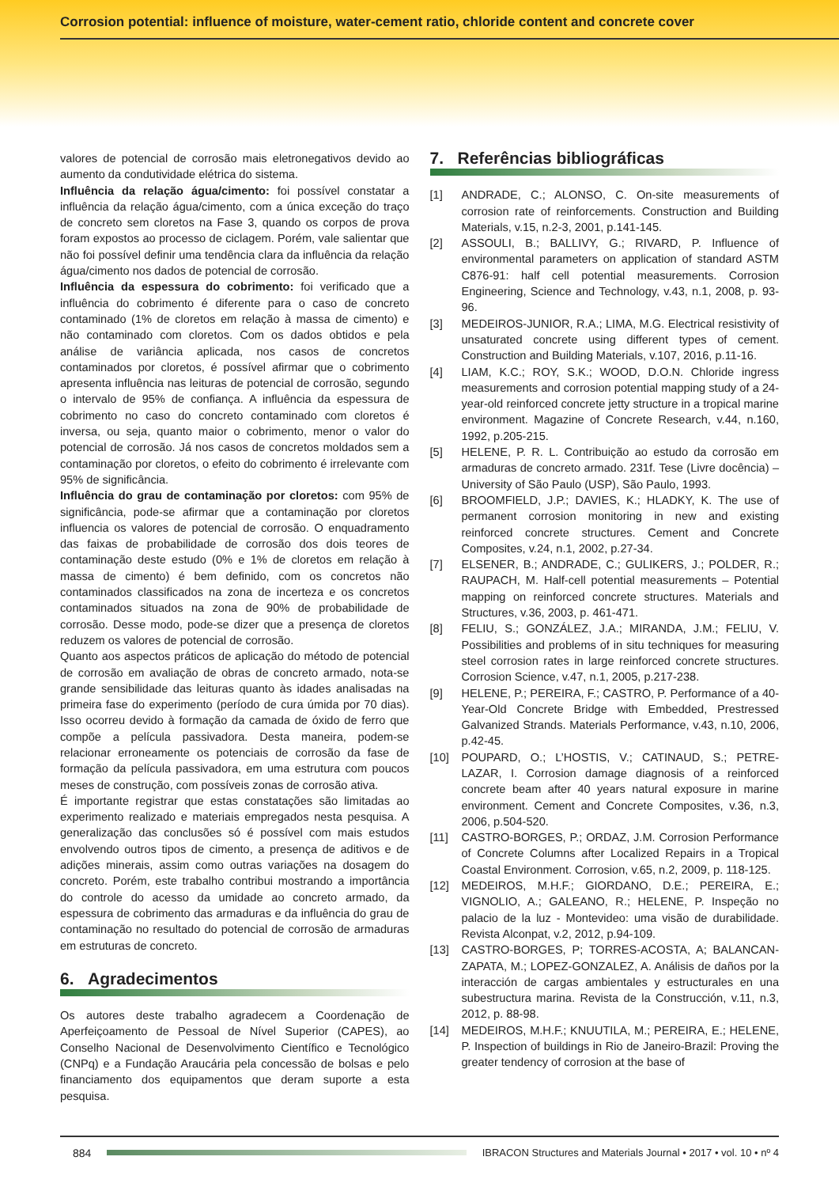Corrosion potential: influence of moisture, water-cement ratio, chloride content and concrete cover
valores de potencial de corrosão mais eletronegativos devido ao aumento da condutividade elétrica do sistema.
Influência da relação água/cimento: foi possível constatar a influência da relação água/cimento, com a única exceção do traço de concreto sem cloretos na Fase 3, quando os corpos de prova foram expostos ao processo de ciclagem. Porém, vale salientar que não foi possível definir uma tendência clara da influência da relação água/cimento nos dados de potencial de corrosão.
Influência da espessura do cobrimento: foi verificado que a influência do cobrimento é diferente para o caso de concreto contaminado (1% de cloretos em relação à massa de cimento) e não contaminado com cloretos. Com os dados obtidos e pela análise de variância aplicada, nos casos de concretos contaminados por cloretos, é possível afirmar que o cobrimento apresenta influência nas leituras de potencial de corrosão, segundo o intervalo de 95% de confiança. A influência da espessura de cobrimento no caso do concreto contaminado com cloretos é inversa, ou seja, quanto maior o cobrimento, menor o valor do potencial de corrosão. Já nos casos de concretos moldados sem a contaminação por cloretos, o efeito do cobrimento é irrelevante com 95% de significância.
Influência do grau de contaminação por cloretos: com 95% de significância, pode-se afirmar que a contaminação por cloretos influencia os valores de potencial de corrosão. O enquadramento das faixas de probabilidade de corrosão dos dois teores de contaminação deste estudo (0% e 1% de cloretos em relação à massa de cimento) é bem definido, com os concretos não contaminados classificados na zona de incerteza e os concretos contaminados situados na zona de 90% de probabilidade de corrosão. Desse modo, pode-se dizer que a presença de cloretos reduzem os valores de potencial de corrosão.
Quanto aos aspectos práticos de aplicação do método de potencial de corrosão em avaliação de obras de concreto armado, nota-se grande sensibilidade das leituras quanto às idades analisadas na primeira fase do experimento (período de cura úmida por 70 dias). Isso ocorreu devido à formação da camada de óxido de ferro que compõe a película passivadora. Desta maneira, podem-se relacionar erroneamente os potenciais de corrosão da fase de formação da película passivadora, em uma estrutura com poucos meses de construção, com possíveis zonas de corrosão ativa.
É importante registrar que estas constatações são limitadas ao experimento realizado e materiais empregados nesta pesquisa. A generalização das conclusões só é possível com mais estudos envolvendo outros tipos de cimento, a presença de aditivos e de adições minerais, assim como outras variações na dosagem do concreto. Porém, este trabalho contribui mostrando a importância do controle do acesso da umidade ao concreto armado, da espessura de cobrimento das armaduras e da influência do grau de contaminação no resultado do potencial de corrosão de armaduras em estruturas de concreto.
6. Agradecimentos
Os autores deste trabalho agradecem a Coordenação de Aperfeiçoamento de Pessoal de Nível Superior (CAPES), ao Conselho Nacional de Desenvolvimento Científico e Tecnológico (CNPq) e a Fundação Araucária pela concessão de bolsas e pelo financiamento dos equipamentos que deram suporte a esta pesquisa.
7. Referências bibliográficas
[1] ANDRADE, C.; ALONSO, C. On-site measurements of corrosion rate of reinforcements. Construction and Building Materials, v.15, n.2-3, 2001, p.141-145.
[2] ASSOULI, B.; BALLIVY, G.; RIVARD, P. Influence of environmental parameters on application of standard ASTM C876-91: half cell potential measurements. Corrosion Engineering, Science and Technology, v.43, n.1, 2008, p. 93-96.
[3] MEDEIROS-JUNIOR, R.A.; LIMA, M.G. Electrical resistivity of unsaturated concrete using different types of cement. Construction and Building Materials, v.107, 2016, p.11-16.
[4] LIAM, K.C.; ROY, S.K.; WOOD, D.O.N. Chloride ingress measurements and corrosion potential mapping study of a 24-year-old reinforced concrete jetty structure in a tropical marine environment. Magazine of Concrete Research, v.44, n.160, 1992, p.205-215.
[5] HELENE, P. R. L. Contribuição ao estudo da corrosão em armaduras de concreto armado. 231f. Tese (Livre docência) – University of São Paulo (USP), São Paulo, 1993.
[6] BROOMFIELD, J.P.; DAVIES, K.; HLADKY, K. The use of permanent corrosion monitoring in new and existing reinforced concrete structures. Cement and Concrete Composites, v.24, n.1, 2002, p.27-34.
[7] ELSENER, B.; ANDRADE, C.; GULIKERS, J.; POLDER, R.; RAUPACH, M. Half-cell potential measurements – Potential mapping on reinforced concrete structures. Materials and Structures, v.36, 2003, p. 461-471.
[8] FELIU, S.; GONZÁLEZ, J.A.; MIRANDA, J.M.; FELIU, V. Possibilities and problems of in situ techniques for measuring steel corrosion rates in large reinforced concrete structures. Corrosion Science, v.47, n.1, 2005, p.217-238.
[9] HELENE, P.; PEREIRA, F.; CASTRO, P. Performance of a 40-Year-Old Concrete Bridge with Embedded, Prestressed Galvanized Strands. Materials Performance, v.43, n.10, 2006, p.42-45.
[10] POUPARD, O.; L’HOSTIS, V.; CATINAUD, S.; PETRE-LAZAR, I. Corrosion damage diagnosis of a reinforced concrete beam after 40 years natural exposure in marine environment. Cement and Concrete Composites, v.36, n.3, 2006, p.504-520.
[11] CASTRO-BORGES, P.; ORDAZ, J.M. Corrosion Performance of Concrete Columns after Localized Repairs in a Tropical Coastal Environment. Corrosion, v.65, n.2, 2009, p. 118-125.
[12] MEDEIROS, M.H.F.; GIORDANO, D.E.; PEREIRA, E.; VIGNOLIO, A.; GALEANO, R.; HELENE, P. Inspeção no palacio de la luz - Montevideo: uma visão de durabilidade. Revista Alconpat, v.2, 2012, p.94-109.
[13] CASTRO-BORGES, P; TORRES-ACOSTA, A; BALANCAN-ZAPATA, M.; LOPEZ-GONZALEZ, A. Análisis de daños por la interacción de cargas ambientales y estructurales en una subestructura marina. Revista de la Construcción, v.11, n.3, 2012, p. 88-98.
[14] MEDEIROS, M.H.F.; KNUUTILA, M.; PEREIRA, E.; HELENE, P. Inspection of buildings in Rio de Janeiro-Brazil: Proving the greater tendency of corrosion at the base of
884
IBRACON Structures and Materials Journal • 2017 • vol. 10 • nº 4